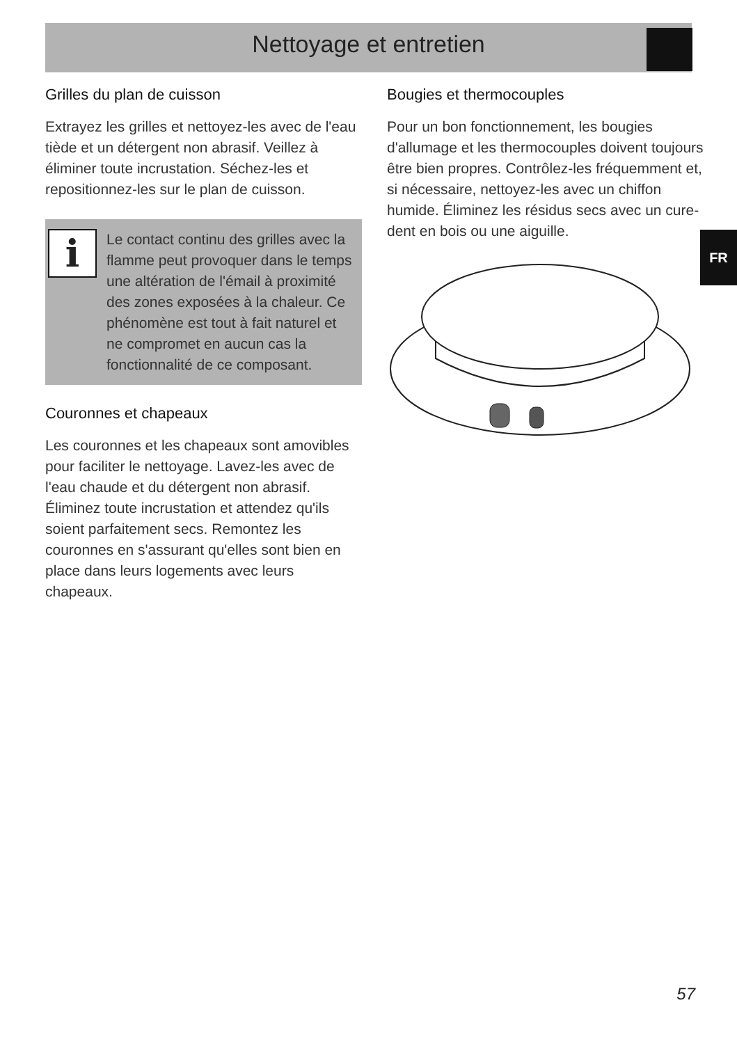Nettoyage et entretien
Grilles du plan de cuisson
Extrayez les grilles et nettoyez-les avec de l'eau tiède et un détergent non abrasif. Veillez à éliminer toute incrustation. Séchez-les et repositionnez-les sur le plan de cuisson.
i
Le contact continu des grilles avec la flamme peut provoquer dans le temps une altération de l'émail à proximité des zones exposées à la chaleur. Ce phénomène est tout à fait naturel et ne compromet en aucun cas la fonctionnalité de ce composant.
Couronnes et chapeaux
Les couronnes et les chapeaux sont amovibles pour faciliter le nettoyage. Lavez-les avec de l'eau chaude et du détergent non abrasif. Éliminez toute incrustation et attendez qu'ils soient parfaitement secs. Remontez les couronnes en s'assurant qu'elles sont bien en place dans leurs logements avec leurs chapeaux.
Bougies et thermocouples
Pour un bon fonctionnement, les bougies d'allumage et les thermocouples doivent toujours être bien propres. Contrôlez-les fréquemment et, si nécessaire, nettoyez-les avec un chiffon humide. Éliminez les résidus secs avec un cure-dent en bois ou une aiguille.
FR
57